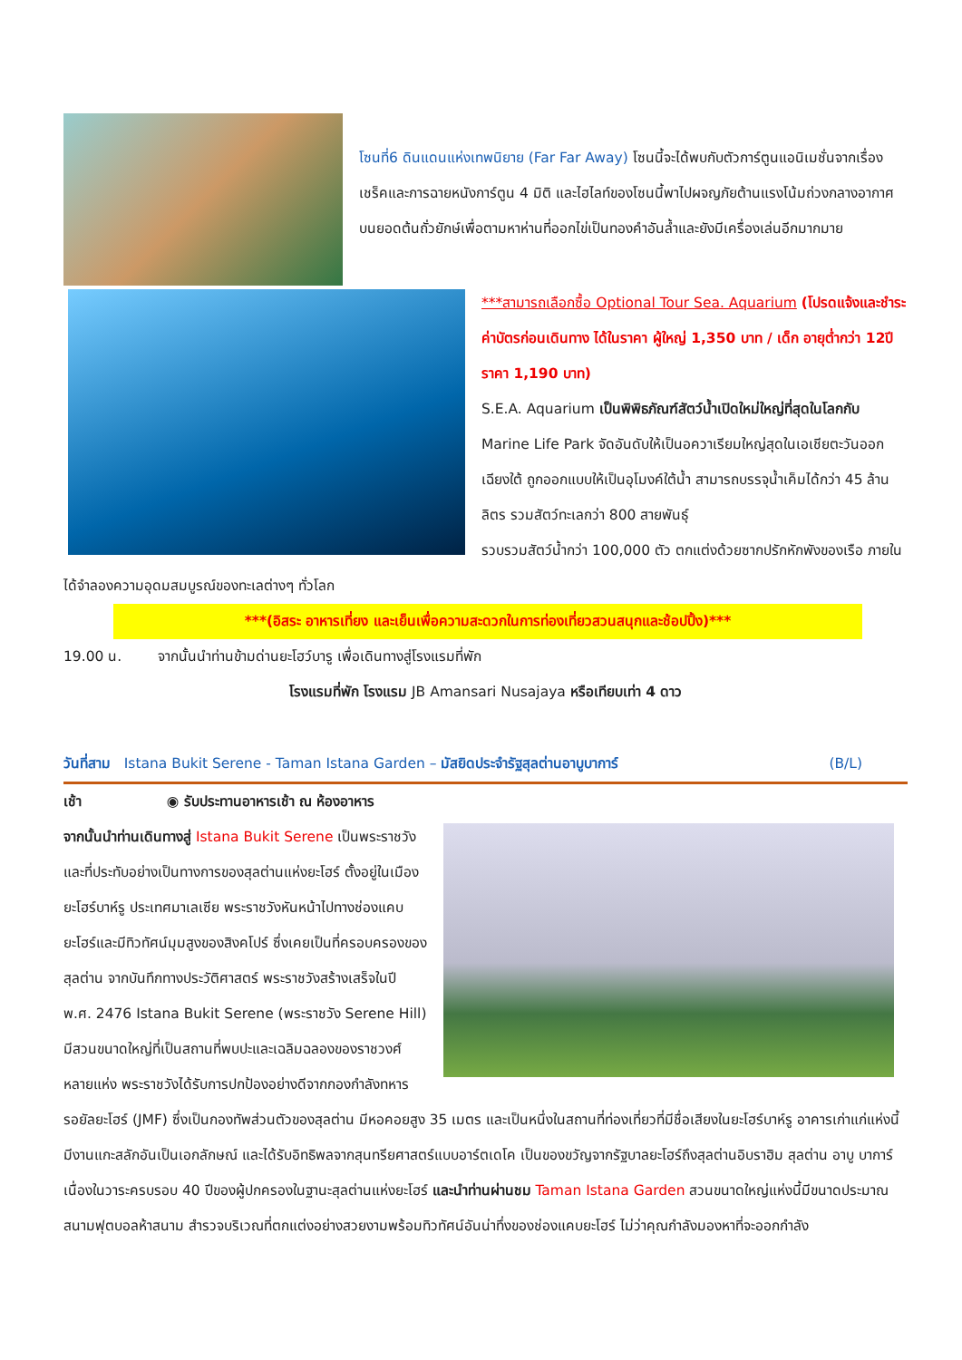โซนที่6 ดินแดนแห่งเทพนิยาย (Far Far Away) โซนนี้จะได้พบกับตัวการ์ตูนแอนิเมชั่นจากเรื่องเชร็คและการฉายหนังการ์ตูน 4 มิติ และไฮไลท์ของโซนนี้พาไปผจญภัยต้านแรงโน้มถ่วงกลางอากาศบนยอดต้นถั่วยักษ์เพื่อตามหาห่านที่ออกไข่เป็นทองคำอันล้ำและยังมีเครื่องเล่นอีกมากมาย
***สามารถเลือกซื้อ Optional Tour Sea. Aquarium (โปรดแจ้งและชำระค่าบัตรก่อนเดินทาง ได้ในราคา ผู้ใหญ่ 1,350 บาท / เด็ก อายุต่ำกว่า 12ปี ราคา 1,190 บาท)
S.E.A. Aquarium เป็นพิพิธภัณฑ์สัตว์น้ำเปิดใหม่ใหญ่ที่สุดในโลกกับ Marine Life Park จัดอันดับให้เป็นอควาเรียมใหญ่สุดในเอเชียตะวันออกเฉียงใต้ ถูกออกแบบให้เป็นอุโมงค์ใต้น้ำ สามารถบรรจุน้ำเค็มได้กว่า 45 ล้านลิตร รวมสัตว์ทะเลกว่า 800 สายพันธุ์
รวบรวมสัตว์น้ำกว่า 100,000 ตัว ตกแต่งด้วยซากปรักหักพังของเรือ ภายในได้จำลองความอุดมสมบูรณ์ของทะเลต่างๆ ทั่วโลก
***(อิสระ อาหารเที่ยง และเย็นเพื่อความสะดวกในการท่องเที่ยวสวนสนุกและช้อปปิ้ง)***
19.00 น. จากนั้นนำท่านข้ามด่านยะโฮว์บารู เพื่อเดินทางสู่โรงแรมที่พัก
โรงแรมที่พัก โรงแรม JB Amansari Nusajaya หรือเทียบเท่า 4 ดาว
วันที่สาม Istana Bukit Serene - Taman Istana Garden – มัสยิดประจำรัฐสุลต่านอาบูบาการ์ (B/L)
เช้า ◉ รับประทานอาหารเช้า ณ ห้องอาหาร
จากนั้นนำท่านเดินทางสู่ Istana Bukit Serene เป็นพระราชวังและที่ประทับอย่างเป็นทางการของสุลต่านแห่งยะโฮร์ ตั้งอยู่ในเมืองยะโฮร์บาห์รู ประเทศมาเลเซีย พระราชวังหันหน้าไปทางช่องแคบยะโฮร์และมีทิวทัศน์มุมสูงของสิงคโปร์ ซึ่งเคยเป็นที่ครอบครองของสุลต่าน จากบันทึกทางประวัติศาสตร์ พระราชวังสร้างเสร็จในปี พ.ศ. 2476 Istana Bukit Serene (พระราชวัง Serene Hill) มีสวนขนาดใหญ่ที่เป็นสถานที่พบปะและเฉลิมฉลองของราชวงศ์หลายแห่ง พระราชวังได้รับการปกป้องอย่างดีจากกองกำลังทหารรอยัลยะโฮร์ (JMF) ซึ่งเป็นกองทัพส่วนตัวของสุลต่าน มีหอคอยสูง 35 เมตร และเป็นหนึ่งในสถานที่ท่องเที่ยวที่มีชื่อเสียงในยะโฮร์บาห์รู อาคารเก่าแก่แห่งนี้มีงานแกะสลักอันเป็นเอกลักษณ์ และได้รับอิทธิพลจากสุนทรียศาสตร์แบบอาร์ตเดโค เป็นของขวัญจากรัฐบาลยะโฮร์ถึงสุลต่านอิบราฮิม สุลต่าน อาบู บาการ์ เนื่องในวาระครบรอบ 40 ปีของผู้ปกครองในฐานะสุลต่านแห่งยะโฮร์ และนำท่านผ่านชม Taman Istana Garden สวนขนาดใหญ่แห่งนี้มีขนาดประมาณสนามฟุตบอลห้าสนาม สำรวจบริเวณที่ตกแต่งอย่างสวยงามพร้อมทิวทัศน์อันน่าทึ่งของช่องแคบยะโฮร์ ไม่ว่าคุณกำลังมองหาที่จะออกกำลัง